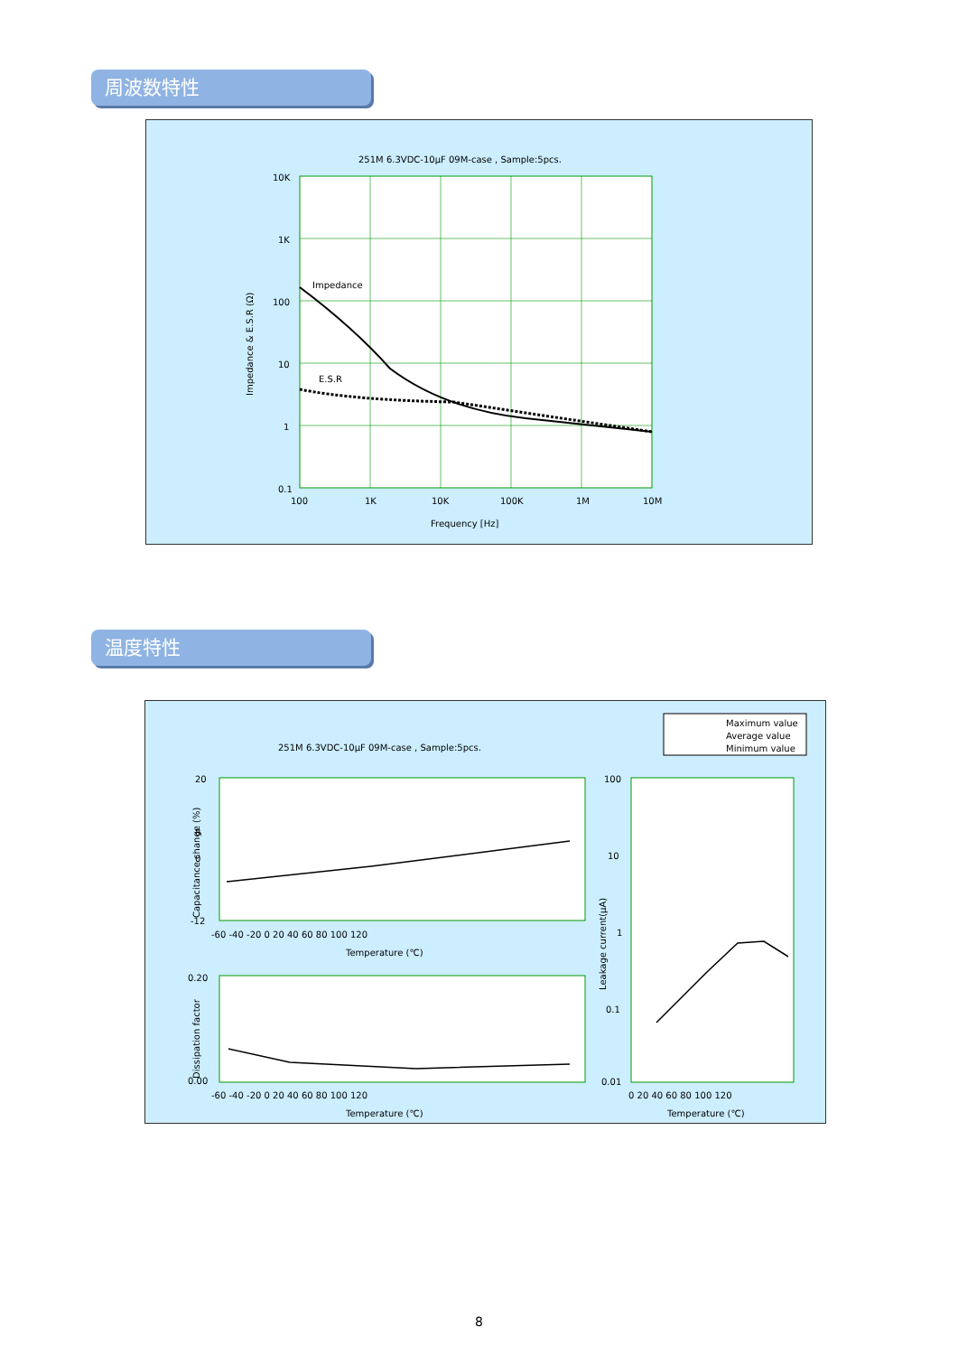周波数特性
251M 6.3VDC-10μF 09M-case , Sample:5pcs.
10K
1K
100
10
1
0.1
100
1K
10K
100K
1M
10M
Frequency [Hz]
Impedance
E.S.R
Impedance & E.S.R (Ω)
温度特性
Maximum value
Average value
Minimum value
251M 6.3VDC-10μF 09M-case , Sample:5pcs.
20
8
0
-12
-60 -40 -20 0 20 40 60 80 100 120
Temperature (℃)
Capacitance change (%)
0.20
0.00
-60 -40 -20 0 20 40 60 80 100 120
Temperature (℃)
Dissipation factor
100
10
1
0.1
0.01
0 20 40 60 80 100 120
Temperature (℃)
Leakage current(μA)
8